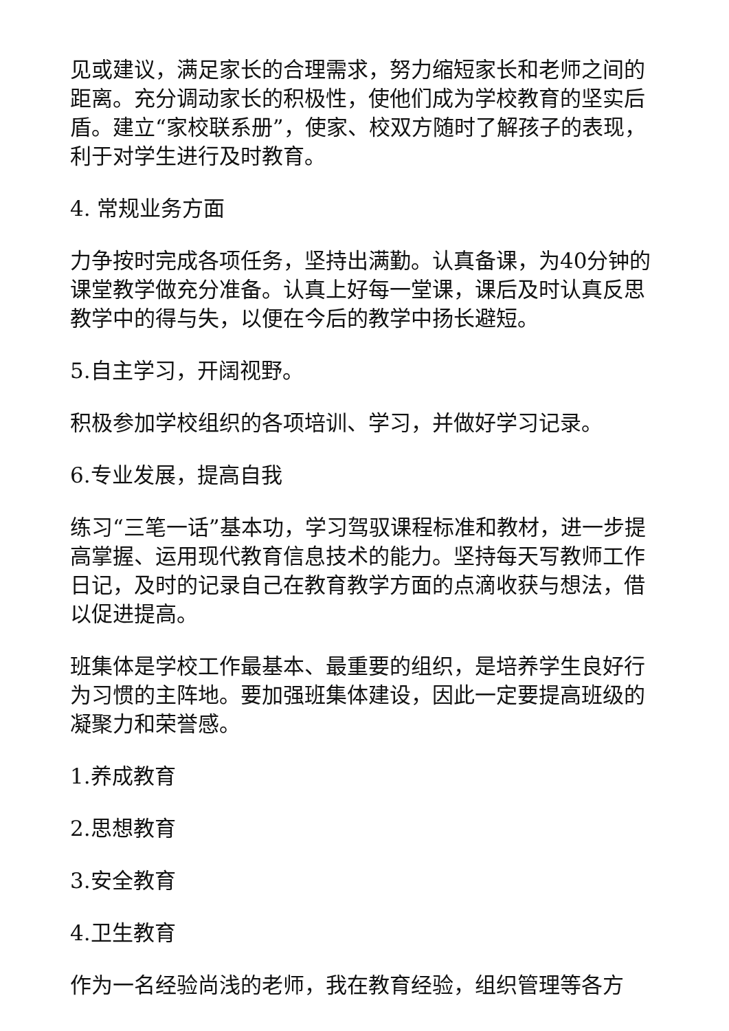见或建议，满足家长的合理需求，努力缩短家长和老师之间的距离。充分调动家长的积极性，使他们成为学校教育的坚实后盾。建立“家校联系册”，使家、校双方随时了解孩子的表现，利于对学生进行及时教育。
4. 常规业务方面
力争按时完成各项任务，坚持出满勤。认真备课，为40分钟的课堂教学做充分准备。认真上好每一堂课，课后及时认真反思教学中的得与失，以便在今后的教学中扬长避短。
5.自主学习，开阔视野。
积极参加学校组织的各项培训、学习，并做好学习记录。
6.专业发展，提高自我
练习“三笔一话”基本功，学习驾驭课程标准和教材，进一步提高掌握、运用现代教育信息技术的能力。坚持每天写教师工作日记，及时的记录自己在教育教学方面的点滴收获与想法，借以促进提高。
班集体是学校工作最基本、最重要的组织，是培养学生良好行为习惯的主阵地。要加强班集体建设，因此一定要提高班级的凝聚力和荣誉感。
1.养成教育
2.思想教育
3.安全教育
4.卫生教育
作为一名经验尚浅的老师，我在教育经验，组织管理等各方